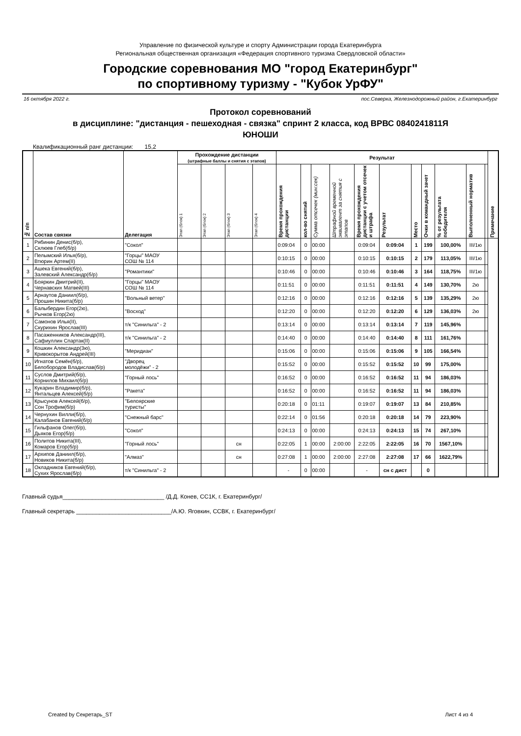Управление по физической культуре и спорту Администрации города Екатеринбурга
Региональная общественная организация «Федерация спортивного туризма Свердловской области»
Городские соревнования МО "город Екатеринбург"
по спортивному туризму - "Кубок УрФУ"
16 октября 2022 г. пос.Северка, Железнодорожный район, г.Екатеринбург
Протокол соревнований
в дисциплине: "дистанция - пешеходная - связка" спринт 2 класса, код ВРВС 0840241811Я
ЮНОШИ
Квалификационный ранг дистанции: 15,2
| № п/п | Состав связки | Делегация | Прохождение дистанции (штрафные баллы и снятия с этапов) | | | | Результат | | | | | | | | | | | Примечание |
| --- | --- | --- | --- | --- | --- | --- | --- | --- | --- | --- | --- | --- | --- | --- | --- | --- | --- | --- |
| | | | Этап (блок) 1 | Этап (блок) 2 | Этап (блок) 3 | Этап (блок) 4 | Время прохождения дистанции | кол-во снятий | Сумма отсечек (мин:сек) | Штрафной временной эквивалент за снятия с этапов | Время прохождения дистанции с учетом отсечек и штрафа | Результат | Место | Очки в командный зачет | % от результата победителя | Выполненный норматив | | |
| 1 | Рябинин Денис(б/р), Склюев Глеб(б/р) | "Сокол" | | | | | 0:09:04 | 0 | 00:00 | | 0:09:04 | 0:09:04 | 1 | 199 | 100,00% | III/1ю | | |
| 2 | Пелымский Илья(б/р), Втюрин Артем(II) | "Горцы" МАОУ СОШ № 114 | | | | | 0:10:15 | 0 | 00:00 | | 0:10:15 | 0:10:15 | 2 | 179 | 113,05% | III/1ю | | |
| 3 | Ашека Евгений(б/р), Залевский Александр(б/р) | "Романтики" | | | | | 0:10:46 | 0 | 00:00 | | 0:10:46 | 0:10:46 | 3 | 164 | 118,75% | III/1ю | | |
| 4 | Бояркин Дмитрий(II), Чернавских Матвей(III) | "Горцы" МАОУ СОШ № 114 | | | | | 0:11:51 | 0 | 00:00 | | 0:11:51 | 0:11:51 | 4 | 149 | 130,70% | 2ю | | |
| 5 | Арнаутов Даниил(б/р), Прошин Никита(б/р) | "Вольный ветер" | | | | | 0:12:16 | 0 | 00:00 | | 0:12:16 | 0:12:16 | 5 | 139 | 135,29% | 2ю | | |
| 6 | Балыбердин Егор(2ю), Рычков Егор(2ю) | "Восход" | | | | | 0:12:20 | 0 | 00:00 | | 0:12:20 | 0:12:20 | 6 | 129 | 136,03% | 2ю | | |
| 7 | Самонов Илья(II), Скурихин Ярослав(III) | т/к "Синильга" - 2 | | | | | 0:13:14 | 0 | 00:00 | | 0:13:14 | 0:13:14 | 7 | 119 | 145,96% | | | |
| 8 | Пасаженников Александр(III), Сафиуллин Спартак(II) | т/к "Синильга" - 2 | | | | | 0:14:40 | 0 | 00:00 | | 0:14:40 | 0:14:40 | 8 | 111 | 161,76% | | | |
| 9 | Кошкин Александр(3ю), Кривокорытов Андрей(III) | "Меридиан" | | | | | 0:15:06 | 0 | 00:00 | | 0:15:06 | 0:15:06 | 9 | 105 | 166,54% | | | |
| 10 | Игнатов Семён(б/р), Белобородов Владислав(б/р) | "Дворец молодёжи" - 2 | | | | | 0:15:52 | 0 | 00:00 | | 0:15:52 | 0:15:52 | 10 | 99 | 175,00% | | | |
| 11 | Суслов Дмитрий(б/р), Корнилов Михаил(б/р) | "Горный лось" | | | | | 0:16:52 | 0 | 00:00 | | 0:16:52 | 0:16:52 | 11 | 94 | 186,03% | | | |
| 12 | Кукарин Владимир(б/р), Янтальцев Алексей(б/р) | "Ракета" | | | | | 0:16:52 | 0 | 00:00 | | 0:16:52 | 0:16:52 | 11 | 94 | 186,03% | | | |
| 13 | Крысунов Алексей(б/р), Сон Трофим(б/р) | "Белоярские туристы" | | | | | 0:20:18 | 0 | 01:11 | | 0:19:07 | 0:19:07 | 13 | 84 | 210,85% | | | |
| 14 | Чернухин Вилли(б/р), Калабанов Евгений(б/р) | "Снежный барс" | | | | | 0:22:14 | 0 | 01:56 | | 0:20:18 | 0:20:18 | 14 | 79 | 223,90% | | | |
| 15 | Гильфанов Олег(б/р), Дьяков Егор(б/р) | "Сокол" | | | | | 0:24:13 | 0 | 00:00 | | 0:24:13 | 0:24:13 | 15 | 74 | 267,10% | | | |
| 16 | Политов Никита(III), Комаров Егор(б/р) | "Горный лось" | | | сн | | 0:22:05 | 1 | 00:00 | 2:00:00 | 2:22:05 | 2:22:05 | 16 | 70 | 1567,10% | | | |
| 17 | Архипов Даниил(б/р), Новиков Никита(б/р) | "Алмаз" | | | сн | | 0:27:08 | 1 | 00:00 | 2:00:00 | 2:27:08 | 2:27:08 | 17 | 66 | 1622,79% | | | |
| 18 | Окладников Евгений(б/р), Сухих Ярослав(б/р) | т/к "Синильга" - 2 | | | | | - | 0 | 00:00 | | - | сн с дист | | 0 | | | | |
Главный судья_______________________________ /Д.Д. Конев, СС1К, г. Екатеринбург/
Главный секретарь _____________________________/А.Ю. Яговкин, ССВК, г. Екатеринбург/
Created by Секретарь_ST Лист 4 из 4